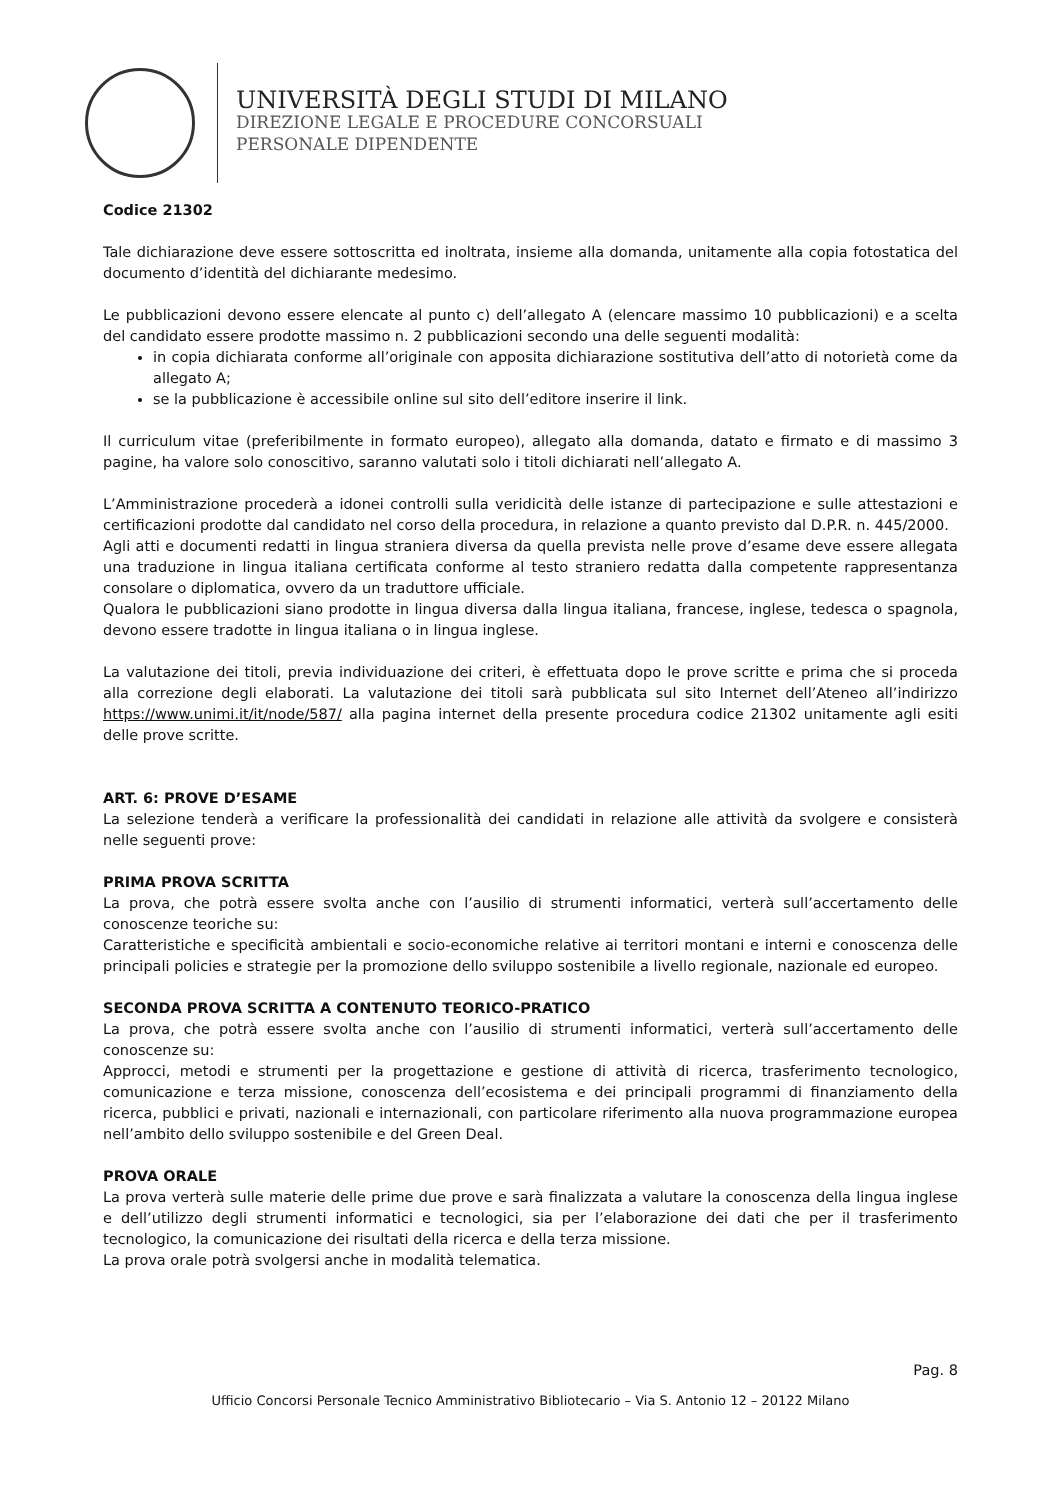UNIVERSITÀ DEGLI STUDI DI MILANO
DIREZIONE LEGALE E PROCEDURE CONCORSUALI
PERSONALE DIPENDENTE
Codice 21302
Tale dichiarazione deve essere sottoscritta ed inoltrata, insieme alla domanda, unitamente alla copia fotostatica del documento d’identità del dichiarante medesimo.
Le pubblicazioni devono essere elencate al punto c) dell’allegato A (elencare massimo 10 pubblicazioni) e a scelta del candidato essere prodotte massimo n. 2 pubblicazioni secondo una delle seguenti modalità:
in copia dichiarata conforme all’originale con apposita dichiarazione sostitutiva dell’atto di notorietà come da allegato A;
se la pubblicazione è accessibile online sul sito dell’editore inserire il link.
Il curriculum vitae (preferibilmente in formato europeo), allegato alla domanda, datato e firmato e di massimo 3 pagine, ha valore solo conoscitivo, saranno valutati solo i titoli dichiarati nell’allegato A.
L’Amministrazione procederà a idonei controlli sulla veridicità delle istanze di partecipazione e sulle attestazioni e certificazioni prodotte dal candidato nel corso della procedura, in relazione a quanto previsto dal D.P.R. n. 445/2000.
Agli atti e documenti redatti in lingua straniera diversa da quella prevista nelle prove d’esame deve essere allegata una traduzione in lingua italiana certificata conforme al testo straniero redatta dalla competente rappresentanza consolare o diplomatica, ovvero da un traduttore ufficiale.
Qualora le pubblicazioni siano prodotte in lingua diversa dalla lingua italiana, francese, inglese, tedesca o spagnola, devono essere tradotte in lingua italiana o in lingua inglese.
La valutazione dei titoli, previa individuazione dei criteri, è effettuata dopo le prove scritte e prima che si proceda alla correzione degli elaborati. La valutazione dei titoli sarà pubblicata sul sito Internet dell’Ateneo all’indirizzo https://www.unimi.it/it/node/587/ alla pagina internet della presente procedura codice 21302 unitamente agli esiti delle prove scritte.
ART. 6: PROVE D’ESAME
La selezione tenderà a verificare la professionalità dei candidati in relazione alle attività da svolgere e consisterà nelle seguenti prove:
PRIMA PROVA SCRITTA
La prova, che potrà essere svolta anche con l’ausilio di strumenti informatici, verterà sull’accertamento delle conoscenze teoriche su:
Caratteristiche e specificità ambientali e socio-economiche relative ai territori montani e interni e conoscenza delle principali policies e strategie per la promozione dello sviluppo sostenibile a livello regionale, nazionale ed europeo.
SECONDA PROVA SCRITTA A CONTENUTO TEORICO-PRATICO
La prova, che potrà essere svolta anche con l’ausilio di strumenti informatici, verterà sull’accertamento delle conoscenze su:
Approcci, metodi e strumenti per la progettazione e gestione di attività di ricerca, trasferimento tecnologico, comunicazione e terza missione, conoscenza dell’ecosistema e dei principali programmi di finanziamento della ricerca, pubblici e privati, nazionali e internazionali, con particolare riferimento alla nuova programmazione europea nell’ambito dello sviluppo sostenibile e del Green Deal.
PROVA ORALE
La prova verterà sulle materie delle prime due prove e sarà finalizzata a valutare la conoscenza della lingua inglese e dell’utilizzo degli strumenti informatici e tecnologici, sia per l’elaborazione dei dati che per il trasferimento tecnologico, la comunicazione dei risultati della ricerca e della terza missione.
La prova orale potrà svolgersi anche in modalità telematica.
Pag. 8
Ufficio Concorsi Personale Tecnico Amministrativo Bibliotecario – Via S. Antonio 12 – 20122 Milano